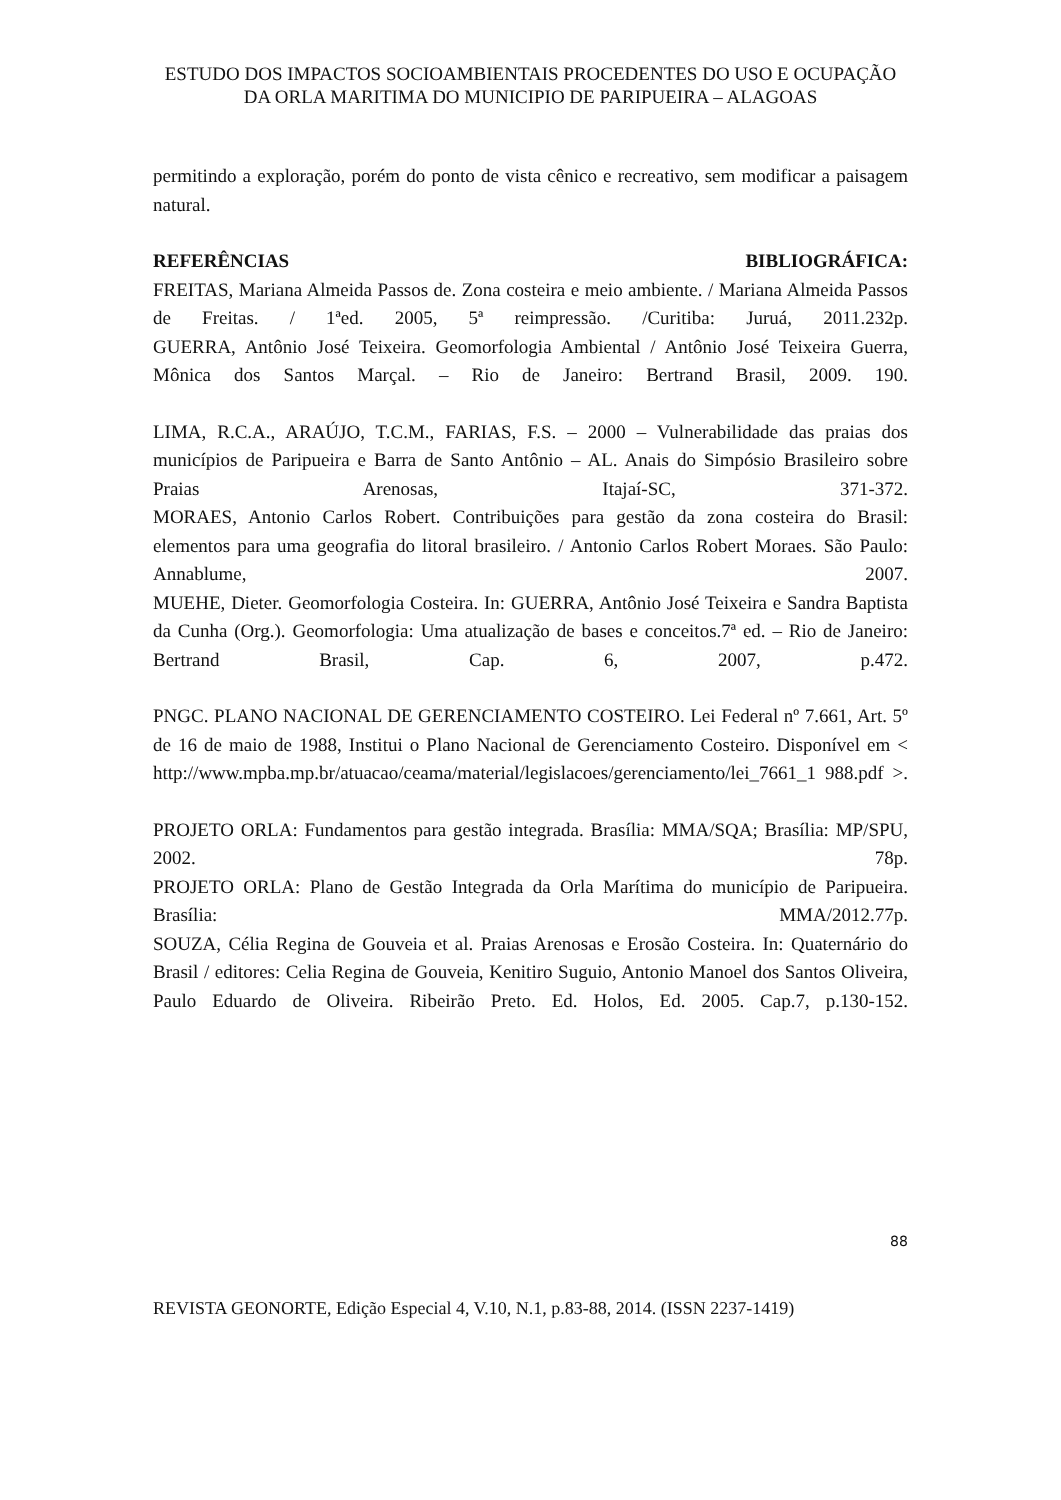ESTUDO DOS IMPACTOS SOCIOAMBIENTAIS PROCEDENTES DO USO E OCUPAÇÃO DA ORLA MARITIMA DO MUNICIPIO DE PARIPUEIRA – ALAGOAS
permitindo a exploração, porém do ponto de vista cênico e recreativo, sem modificar a paisagem natural.
REFERÊNCIAS BIBLIOGRÁFICA:
FREITAS, Mariana Almeida Passos de. Zona costeira e meio ambiente. / Mariana Almeida Passos de Freitas. / 1ªed. 2005, 5ª reimpressão. /Curitiba: Juruá, 2011.232p.
GUERRA, Antônio José Teixeira. Geomorfologia Ambiental / Antônio José Teixeira Guerra, Mônica dos Santos Marçal. – Rio de Janeiro: Bertrand Brasil, 2009. 190.
LIMA, R.C.A., ARAÚJO, T.C.M., FARIAS, F.S. – 2000 – Vulnerabilidade das praias dos municípios de Paripueira e Barra de Santo Antônio – AL. Anais do Simpósio Brasileiro sobre Praias Arenosas, Itajaí-SC, 371-372.
MORAES, Antonio Carlos Robert. Contribuições para gestão da zona costeira do Brasil: elementos para uma geografia do litoral brasileiro. / Antonio Carlos Robert Moraes. São Paulo: Annablume, 2007.
MUEHE, Dieter. Geomorfologia Costeira. In: GUERRA, Antônio José Teixeira e Sandra Baptista da Cunha (Org.). Geomorfologia: Uma atualização de bases e conceitos.7ª ed. – Rio de Janeiro: Bertrand Brasil, Cap. 6, 2007, p.472.
PNGC. PLANO NACIONAL DE GERENCIAMENTO COSTEIRO. Lei Federal nº 7.661, Art. 5º de 16 de maio de 1988, Institui o Plano Nacional de Gerenciamento Costeiro. Disponível em < http://www.mpba.mp.br/atuacao/ceama/material/legislacoes/gerenciamento/lei_7661_1 988.pdf >.
PROJETO ORLA: Fundamentos para gestão integrada. Brasília: MMA/SQA; Brasília: MP/SPU, 2002. 78p.
PROJETO ORLA: Plano de Gestão Integrada da Orla Marítima do município de Paripueira. Brasília: MMA/2012.77p.
SOUZA, Célia Regina de Gouveia et al. Praias Arenosas e Erosão Costeira. In: Quaternário do Brasil / editores: Celia Regina de Gouveia, Kenitiro Suguio, Antonio Manoel dos Santos Oliveira, Paulo Eduardo de Oliveira. Ribeirão Preto. Ed. Holos, Ed. 2005. Cap.7, p.130-152.
88
REVISTA GEONORTE, Edição Especial 4, V.10, N.1, p.83-88, 2014. (ISSN 2237-1419)